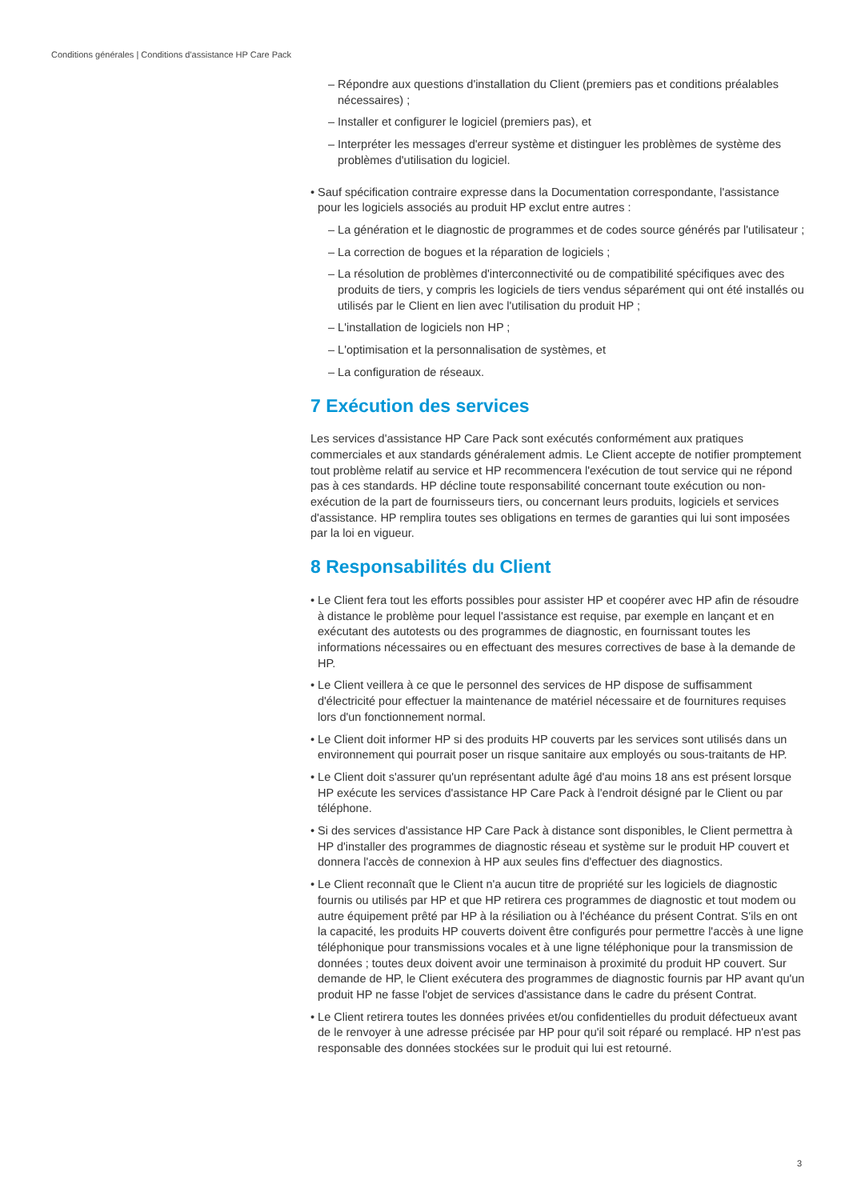Conditions générales | Conditions d'assistance HP Care Pack
– Répondre aux questions d'installation du Client (premiers pas et conditions préalables nécessaires) ;
– Installer et configurer le logiciel (premiers pas), et
– Interpréter les messages d'erreur système et distinguer les problèmes de système des problèmes d'utilisation du logiciel.
• Sauf spécification contraire expresse dans la Documentation correspondante, l'assistance pour les logiciels associés au produit HP exclut entre autres :
– La génération et le diagnostic de programmes et de codes source générés par l'utilisateur ;
– La correction de bogues et la réparation de logiciels ;
– La résolution de problèmes d'interconnectivité ou de compatibilité spécifiques avec des produits de tiers, y compris les logiciels de tiers vendus séparément qui ont été installés ou utilisés par le Client en lien avec l'utilisation du produit HP ;
– L'installation de logiciels non HP ;
– L'optimisation et la personnalisation de systèmes, et
– La configuration de réseaux.
7 Exécution des services
Les services d'assistance HP Care Pack sont exécutés conformément aux pratiques commerciales et aux standards généralement admis. Le Client accepte de notifier promptement tout problème relatif au service et HP recommencera l'exécution de tout service qui ne répond pas à ces standards. HP décline toute responsabilité concernant toute exécution ou non-exécution de la part de fournisseurs tiers, ou concernant leurs produits, logiciels et services d'assistance. HP remplira toutes ses obligations en termes de garanties qui lui sont imposées par la loi en vigueur.
8 Responsabilités du Client
• Le Client fera tout les efforts possibles pour assister HP et coopérer avec HP afin de résoudre à distance le problème pour lequel l'assistance est requise, par exemple en lançant et en exécutant des autotests ou des programmes de diagnostic, en fournissant toutes les informations nécessaires ou en effectuant des mesures correctives de base à la demande de HP.
• Le Client veillera à ce que le personnel des services de HP dispose de suffisamment d'électricité pour effectuer la maintenance de matériel nécessaire et de fournitures requises lors d'un fonctionnement normal.
• Le Client doit informer HP si des produits HP couverts par les services sont utilisés dans un environnement qui pourrait poser un risque sanitaire aux employés ou sous-traitants de HP.
• Le Client doit s'assurer qu'un représentant adulte âgé d'au moins 18 ans est présent lorsque HP exécute les services d'assistance HP Care Pack à l'endroit désigné par le Client ou par téléphone.
• Si des services d'assistance HP Care Pack à distance sont disponibles, le Client permettra à HP d'installer des programmes de diagnostic réseau et système sur le produit HP couvert et donnera l'accès de connexion à HP aux seules fins d'effectuer des diagnostics.
• Le Client reconnaît que le Client n'a aucun titre de propriété sur les logiciels de diagnostic fournis ou utilisés par HP et que HP retirera ces programmes de diagnostic et tout modem ou autre équipement prêté par HP à la résiliation ou à l'échéance du présent Contrat. S'ils en ont la capacité, les produits HP couverts doivent être configurés pour permettre l'accès à une ligne téléphonique pour transmissions vocales et à une ligne téléphonique pour la transmission de données ; toutes deux doivent avoir une terminaison à proximité du produit HP couvert. Sur demande de HP, le Client exécutera des programmes de diagnostic fournis par HP avant qu'un produit HP ne fasse l'objet de services d'assistance dans le cadre du présent Contrat.
• Le Client retirera toutes les données privées et/ou confidentielles du produit défectueux avant de le renvoyer à une adresse précisée par HP pour qu'il soit réparé ou remplacé. HP n'est pas responsable des données stockées sur le produit qui lui est retourné.
3